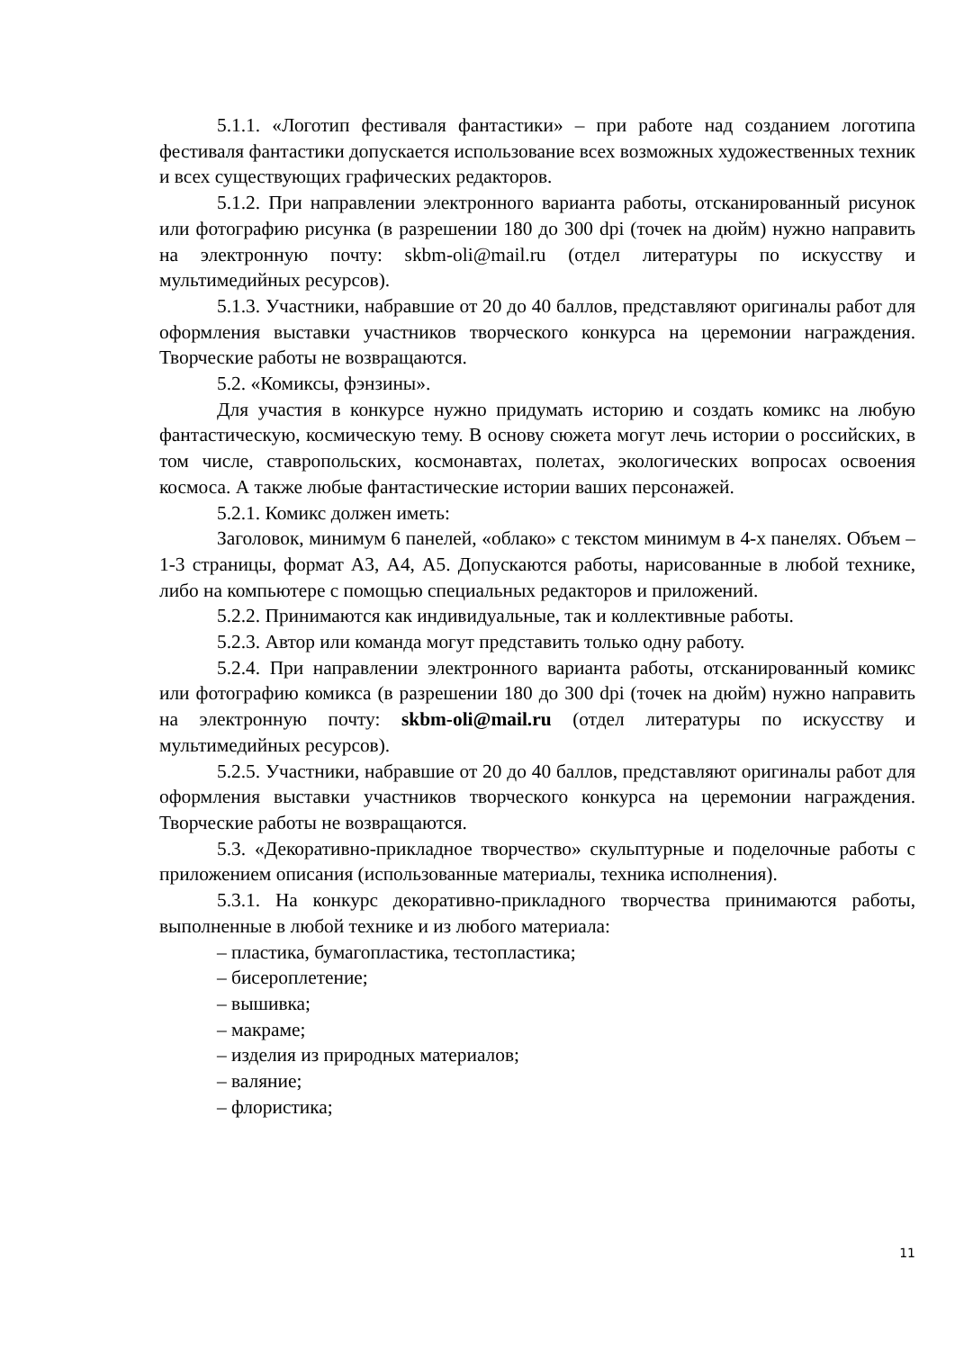5.1.1. «Логотип фестиваля фантастики» – при работе над созданием логотипа фестиваля фантастики допускается использование всех возможных художественных техник и всех существующих графических редакторов.
5.1.2. При направлении электронного варианта работы, отсканированный рисунок или фотографию рисунка (в разрешении 180 до 300 dpi (точек на дюйм) нужно направить на электронную почту: skbm-oli@mail.ru (отдел литературы по искусству и мультимедийных ресурсов).
5.1.3. Участники, набравшие от 20 до 40 баллов, представляют оригиналы работ для оформления выставки участников творческого конкурса на церемонии награждения. Творческие работы не возвращаются.
5.2. «Комиксы, фэнзины».
Для участия в конкурсе нужно придумать историю и создать комикс на любую фантастическую, космическую тему. В основу сюжета могут лечь истории о российских, в том числе, ставропольских, космонавтах, полетах, экологических вопросах освоения космоса. А также любые фантастические истории ваших персонажей.
5.2.1. Комикс должен иметь:
Заголовок, минимум 6 панелей, «облако» с текстом минимум в 4-х панелях. Объем – 1-3 страницы, формат А3, А4, А5. Допускаются работы, нарисованные в любой технике, либо на компьютере с помощью специальных редакторов и приложений.
5.2.2. Принимаются как индивидуальные, так и коллективные работы.
5.2.3. Автор или команда могут представить только одну работу.
5.2.4. При направлении электронного варианта работы, отсканированный комикс или фотографию комикса (в разрешении 180 до 300 dpi (точек на дюйм) нужно направить на электронную почту: skbm-oli@mail.ru (отдел литературы по искусству и мультимедийных ресурсов).
5.2.5. Участники, набравшие от 20 до 40 баллов, представляют оригиналы работ для оформления выставки участников творческого конкурса на церемонии награждения. Творческие работы не возвращаются.
5.3. «Декоративно-прикладное творчество» скульптурные и поделочные работы с приложением описания (использованные материалы, техника исполнения).
5.3.1. На конкурс декоративно-прикладного творчества принимаются работы, выполненные в любой технике и из любого материала:
– пластика, бумагопластика, тестопластика;
– бисероплетение;
– вышивка;
– макраме;
– изделия из природных материалов;
– валяние;
– флористика;
11